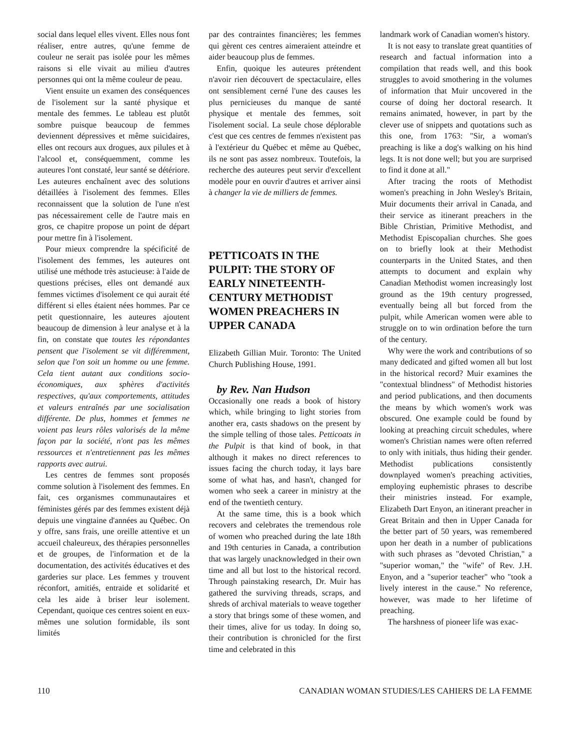social dans lequel elles vivent. Elles nous font réaliser, entre autres, qu'une femme de couleur ne serait pas isolée pour les mêmes raisons si elle vivait au milieu d'autres personnes qui ont la même couleur de peau.
Vient ensuite un examen des conséquences de l'isolement sur la santé physique et mentale des femmes. Le tableau est plutôt sombre puisque beaucoup de femmes deviennent dépressives et même suicidaires, elles ont recours aux drogues, aux pilules et à l'alcool et, conséquemment, comme les auteures l'ont constaté, leur santé se détériore. Les auteures enchaînent avec des solutions détaillées à l'isolement des femmes. Elles reconnaissent que la solution de l'une n'est pas nécessairement celle de l'autre mais en gros, ce chapitre propose un point de départ pour mettre fin à l'isolement.
Pour mieux comprendre la spécificité de l'isolement des femmes, les auteures ont utilisé une méthode très astucieuse: à l'aide de questions précises, elles ont demandé aux femmes victimes d'isolement ce qui aurait été différent si elles étaient nées hommes. Par ce petit questionnaire, les auteures ajoutent beaucoup de dimension à leur analyse et à la fin, on constate que toutes les répondantes pensent que l'isolement se vit différemment, selon que l'on soit un homme ou une femme. Cela tient autant aux conditions socio-économiques, aux sphères d'activités respectives, qu'aux comportements, attitudes et valeurs entraînés par une socialisation différente. De plus, hommes et femmes ne voient pas leurs rôles valorisés de la même façon par la société, n'ont pas les mêmes ressources et n'entretiennent pas les mêmes rapports avec autrui.
Les centres de femmes sont proposés comme solution à l'isolement des femmes. En fait, ces organismes communautaires et féministes gérés par des femmes existent déjà depuis une vingtaine d'années au Québec. On y offre, sans frais, une oreille attentive et un accueil chaleureux, des thérapies personnelles et de groupes, de l'information et de la documentation, des activités éducatives et des garderies sur place. Les femmes y trouvent réconfort, amitiés, entraide et solidarité et cela les aide à briser leur isolement. Cependant, quoique ces centres soient en eux-mêmes une solution formidable, ils sont limités
par des contraintes financières; les femmes qui gèrent ces centres aimeraient atteindre et aider beaucoup plus de femmes.
Enfin, quoique les auteures prétendent n'avoir rien découvert de spectaculaire, elles ont sensiblement cerné l'une des causes les plus pernicieuses du manque de santé physique et mentale des femmes, soit l'isolement social. La seule chose déplorable c'est que ces centres de femmes n'existent pas à l'extérieur du Québec et même au Québec, ils ne sont pas assez nombreux. Toutefois, la recherche des auteures peut servir d'excellent modèle pour en ouvrir d'autres et arriver ainsi à changer la vie de milliers de femmes.
PETTICOATS IN THE PULPIT: THE STORY OF EARLY NINETEENTH-CENTURY METHODIST WOMEN PREACHERS IN UPPER CANADA
Elizabeth Gillian Muir. Toronto: The United Church Publishing House, 1991.
by Rev. Nan Hudson
Occasionally one reads a book of history which, while bringing to light stories from another era, casts shadows on the present by the simple telling of those tales. Petticoats in the Pulpit is that kind of book, in that although it makes no direct references to issues facing the church today, it lays bare some of what has, and hasn't, changed for women who seek a career in ministry at the end of the twentieth century.
At the same time, this is a book which recovers and celebrates the tremendous role of women who preached during the late 18th and 19th centuries in Canada, a contribution that was largely unacknowledged in their own time and all but lost to the historical record. Through painstaking research, Dr. Muir has gathered the surviving threads, scraps, and shreds of archival materials to weave together a story that brings some of these women, and their times, alive for us today. In doing so, their contribution is chronicled for the first time and celebrated in this
landmark work of Canadian women's history.
It is not easy to translate great quantities of research and factual information into a compilation that reads well, and this book struggles to avoid smothering in the volumes of information that Muir uncovered in the course of doing her doctoral research. It remains animated, however, in part by the clever use of snippets and quotations such as this one, from 1763: "Sir, a woman's preaching is like a dog's walking on his hind legs. It is not done well; but you are surprised to find it done at all."
After tracing the roots of Methodist women's preaching in John Wesley's Britain, Muir documents their arrival in Canada, and their service as itinerant preachers in the Bible Christian, Primitive Methodist, and Methodist Episcopalian churches. She goes on to briefly look at their Methodist counterparts in the United States, and then attempts to document and explain why Canadian Methodist women increasingly lost ground as the 19th century progressed, eventually being all but forced from the pulpit, while American women were able to struggle on to win ordination before the turn of the century.
Why were the work and contributions of so many dedicated and gifted women all but lost in the historical record? Muir examines the "contextual blindness" of Methodist histories and period publications, and then documents the means by which women's work was obscured. One example could be found by looking at preaching circuit schedules, where women's Christian names were often referred to only with initials, thus hiding their gender. Methodist publications consistently downplayed women's preaching activities, employing euphemistic phrases to describe their ministries instead. For example, Elizabeth Dart Enyon, an itinerant preacher in Great Britain and then in Upper Canada for the better part of 50 years, was remembered upon her death in a number of publications with such phrases as "devoted Christian," a "superior woman," the "wife" of Rev. J.H. Enyon, and a "superior teacher" who "took a lively interest in the cause." No reference, however, was made to her lifetime of preaching.
The harshness of pioneer life was exac-
110 CANADIAN WOMAN STUDIES/LES CAHIERS DE LA FEMME